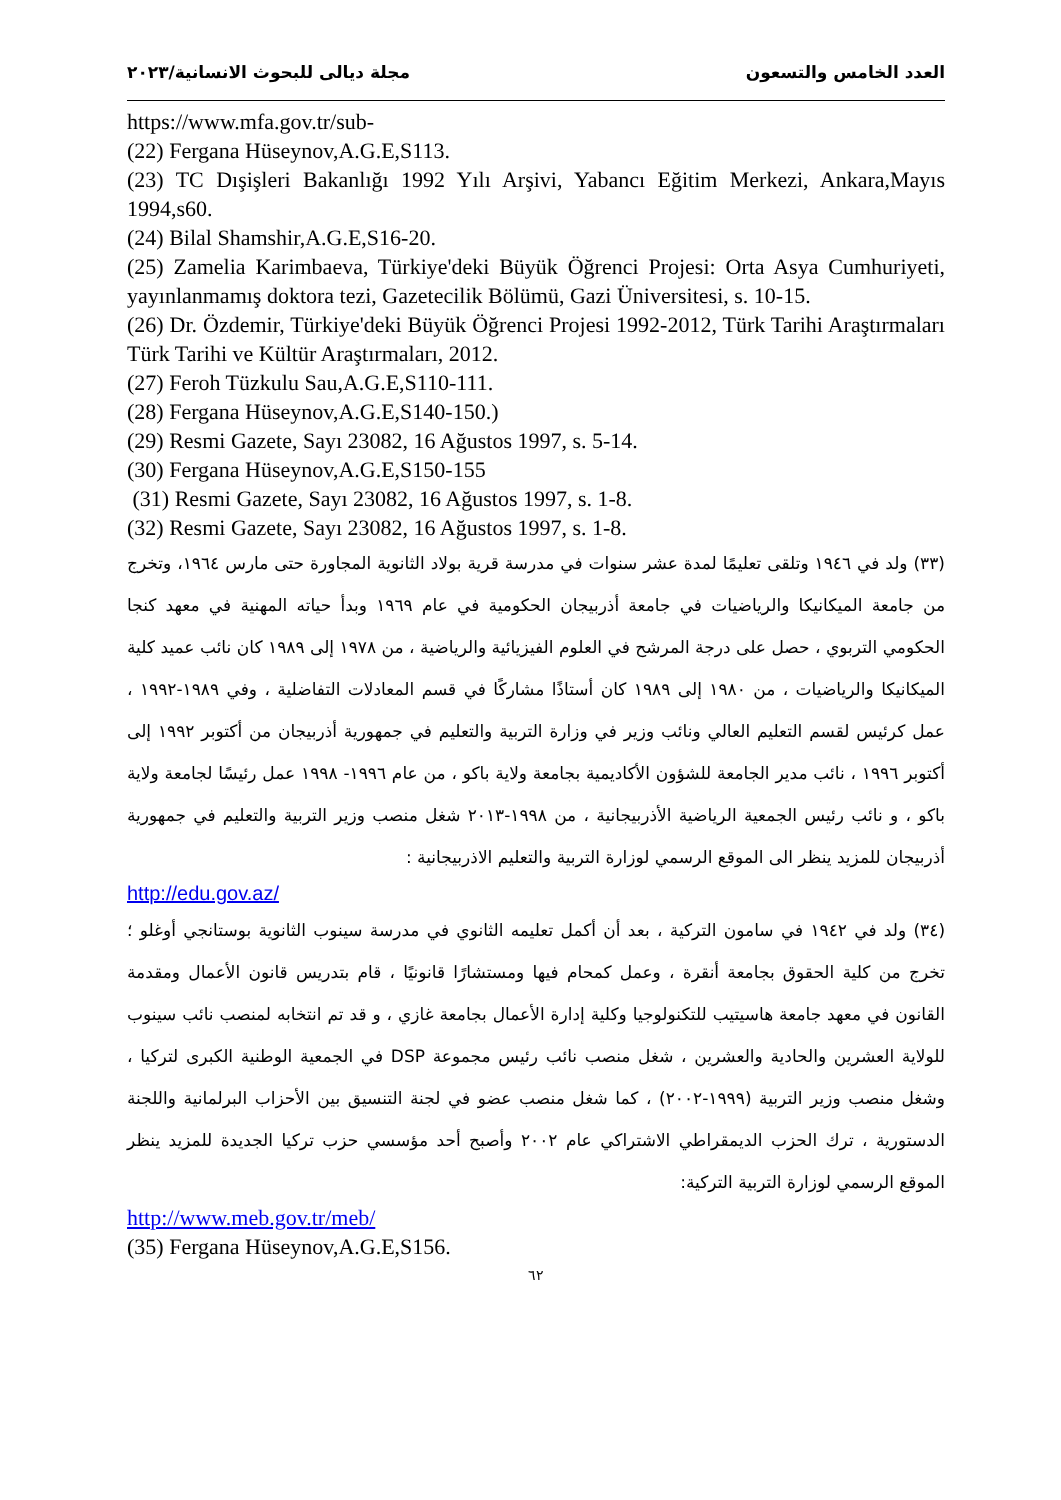العدد الخامس والتسعون مجلة ديالى للبحوث الانسانية/٢٠٢٣
https://www.mfa.gov.tr/sub-
(22) Fergana Hüseynov,A.G.E,S113.
(23) TC Dışişleri Bakanlığı 1992 Yılı Arşivi, Yabancı Eğitim Merkezi, Ankara,Mayıs 1994,s60.
(24) Bilal Shamshir,A.G.E,S16-20.
(25) Zamelia Karimbaeva, Türkiye'deki Büyük Öğrenci Projesi: Orta Asya Cumhuriyeti, yayınlanmamış doktora tezi, Gazetecilik Bölümü, Gazi Üniversitesi, s. 10-15.
(26) Dr. Özdemir, Türkiye'deki Büyük Öğrenci Projesi 1992-2012, Türk Tarihi Araştırmaları Türk Tarihi ve Kültür Araştırmaları, 2012.
(27) Feroh Tüzkulu Sau,A.G.E,S110-111.
(28) Fergana Hüseynov,A.G.E,S140-150.)
(29) Resmi Gazete, Sayı 23082, 16 Ağustos 1997, s. 5-14.
(30) Fergana Hüseynov,A.G.E,S150-155
(31) Resmi Gazete, Sayı 23082, 16 Ağustos 1997, s. 1-8.
(32) Resmi Gazete, Sayı 23082, 16 Ağustos 1997, s. 1-8.
(٣٣) ولد في ١٩٤٦ وتلقى تعليمًا لمدة عشر سنوات في مدرسة قرية بولاد الثانوية المجاورة حتى مارس ١٩٦٤، وتخرج من جامعة الميكانيكا والرياضيات في جامعة أذربيجان الحكومية في عام ١٩٦٩ وبدأ حياته المهنية في معهد كنجا الحكومي التربوي ، حصل على درجة المرشح في العلوم الفيزيائية والرياضية ، من ١٩٧٨ إلى ١٩٨٩ كان نائب عميد كلية الميكانيكا والرياضيات ، من ١٩٨٠ إلى ١٩٨٩ كان أستاذًا مشاركًا في قسم المعادلات التفاضلية ، وفي ١٩٨٩-١٩٩٢ ، عمل كرئيس لقسم التعليم العالي ونائب وزير في وزارة التربية والتعليم في جمهورية أذربيجان من أكتوبر ١٩٩٢ إلى أكتوبر ١٩٩٦ ، نائب مدير الجامعة للشؤون الأكاديمية بجامعة ولاية باكو ، من عام ١٩٩٦- ١٩٩٨ عمل رئيسًا لجامعة ولاية باكو ، و نائب رئيس الجمعية الرياضية الأذربيجانية ، من ١٩٩٨-٢٠١٣ شغل منصب وزير التربية والتعليم في جمهورية أذربيجان للمزيد ينظر الى الموقع الرسمي لوزارة التربية والتعليم الاذربيجانية :
http://edu.gov.az/
(٣٤) ولد في ١٩٤٢ في سامون التركية ، بعد أن أكمل تعليمه الثانوي في مدرسة سينوب الثانوية بوستانجي أوغلو ؛ تخرج من كلية الحقوق بجامعة أنقرة ، وعمل كمحام فيها ومستشارًا قانونيًا ، قام بتدريس قانون الأعمال ومقدمة القانون في معهد جامعة هاسيتيب للتكنولوجيا وكلية إدارة الأعمال بجامعة غازي ، و قد تم انتخابه لمنصب نائب سينوب للولاية العشرين والحادية والعشرين ، شغل منصب نائب رئيس مجموعة DSP في الجمعية الوطنية الكبرى لتركيا ، وشغل منصب وزير التربية (١٩٩٩-٢٠٠٢) ، كما شغل منصب عضو في لجنة التنسيق بين الأحزاب البرلمانية واللجنة الدستورية ، ترك الحزب الديمقراطي الاشتراكي عام ٢٠٠٢ وأصبح أحد مؤسسي حزب تركيا الجديدة للمزيد ينظر الموقع الرسمي لوزارة التربية التركية:
http://www.meb.gov.tr/meb/
(35) Fergana Hüseynov,A.G.E,S156.
٦٢